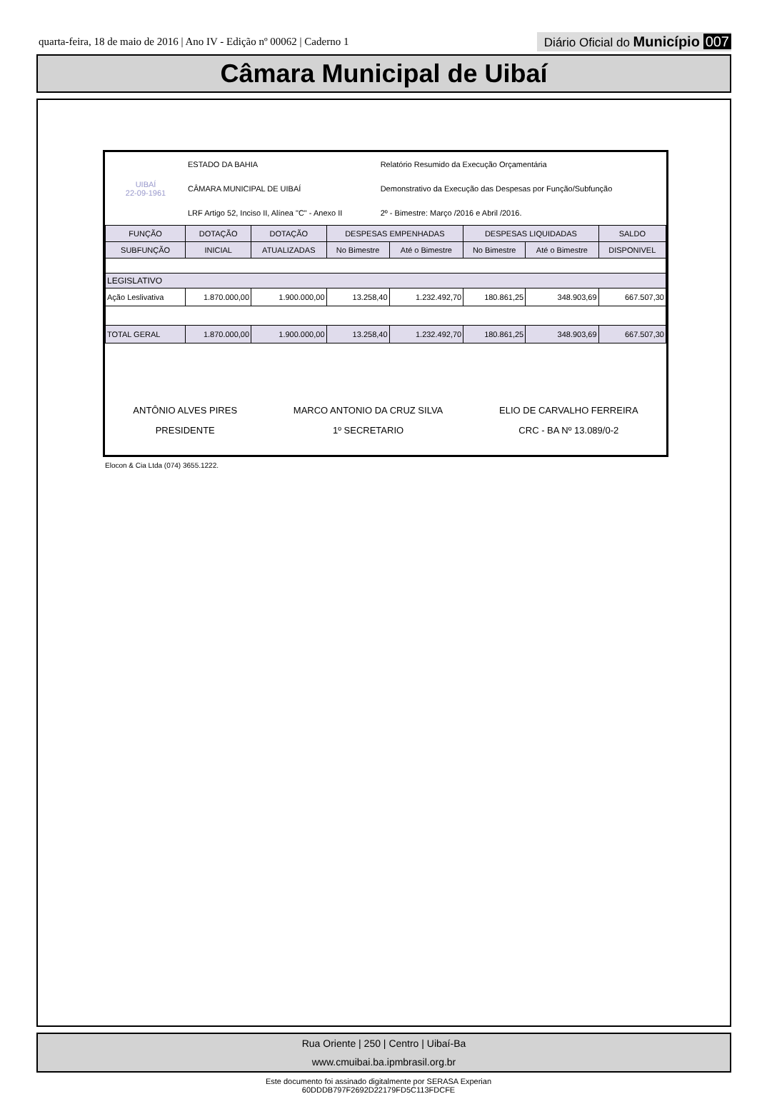quarta-feira, 18 de maio de 2016 | Ano IV - Edição nº 00062 | Caderno 1
Diário Oficial do Município 007
Câmara Municipal de Uibaí
| UIBAÍ 22-09-1961 | ESTADO DA BAHIA | Relatório Resumido da Execução Orçamentária |
| | CÂMARA MUNICIPAL DE UIBAÍ | Demonstrativo da Execução das Despesas por Função/Subfunção |
| | LRF Artigo 52, Inciso II, Alínea "C" - Anexo II | 2º - Bimestre: Março /2016 e Abril /2016. |
| FUNÇÃO | DOTAÇÃO | DOTAÇÃO | DESPESAS EMPENHADAS | | DESPESAS LIQUIDADAS | | SALDO |
| --- | --- | --- | --- | --- | --- | --- | --- |
| SUBFUNÇÃO | INICIAL | ATUALIZADAS | No Bimestre | Até o Bimestre | No Bimestre | Até o Bimestre | DISPONIVEL |
| LEGISLATIVO | | | | | | | |
| Ação Leslivativa | 1.870.000,00 | 1.900.000,00 | 13.258,40 | 1.232.492,70 | 180.861,25 | 348.903,69 | 667.507,30 |
| TOTAL GERAL | 1.870.000,00 | 1.900.000,00 | 13.258,40 | 1.232.492,70 | 180.861,25 | 348.903,69 | 667.507,30 |
ANTÔNIO ALVES PIRES
PRESIDENTE
MARCO ANTONIO DA CRUZ SILVA
1º SECRETARIO
ELIO DE CARVALHO FERREIRA
CRC - BA Nº 13.089/0-2
Elocon & Cia Ltda (074) 3655.1222.
Rua Oriente | 250 | Centro | Uibaí-Ba
www.cmuibai.ba.ipmbrasil.org.br
Este documento foi assinado digitalmente por SERASA Experian
60DDDB797F2692D22179FD5C113FDCFE